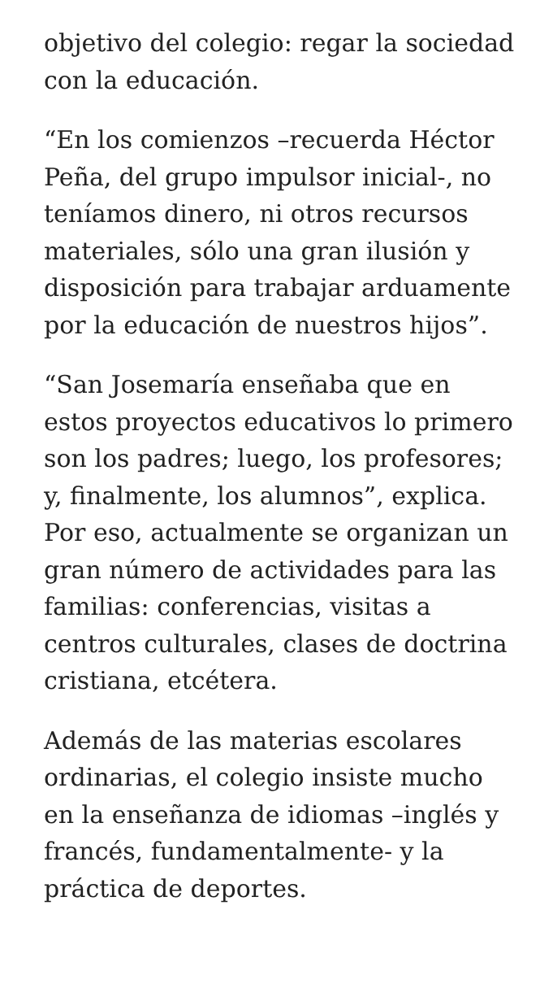objetivo del colegio: regar la sociedad con la educación.
“En los comienzos –recuerda Héctor Peña, del grupo impulsor inicial-, no teníamos dinero, ni otros recursos materiales, sólo una gran ilusión y disposición para trabajar arduamente por la educación de nuestros hijos”.
“San Josemaría enseñaba que en estos proyectos educativos lo primero son los padres; luego, los profesores; y, finalmente, los alumnos”, explica. Por eso, actualmente se organizan un gran número de actividades para las familias: conferencias, visitas a centros culturales, clases de doctrina cristiana, etcétera.
Además de las materias escolares ordinarias, el colegio insiste mucho en la enseñanza de idiomas –inglés y francés, fundamentalmente- y la práctica de deportes.